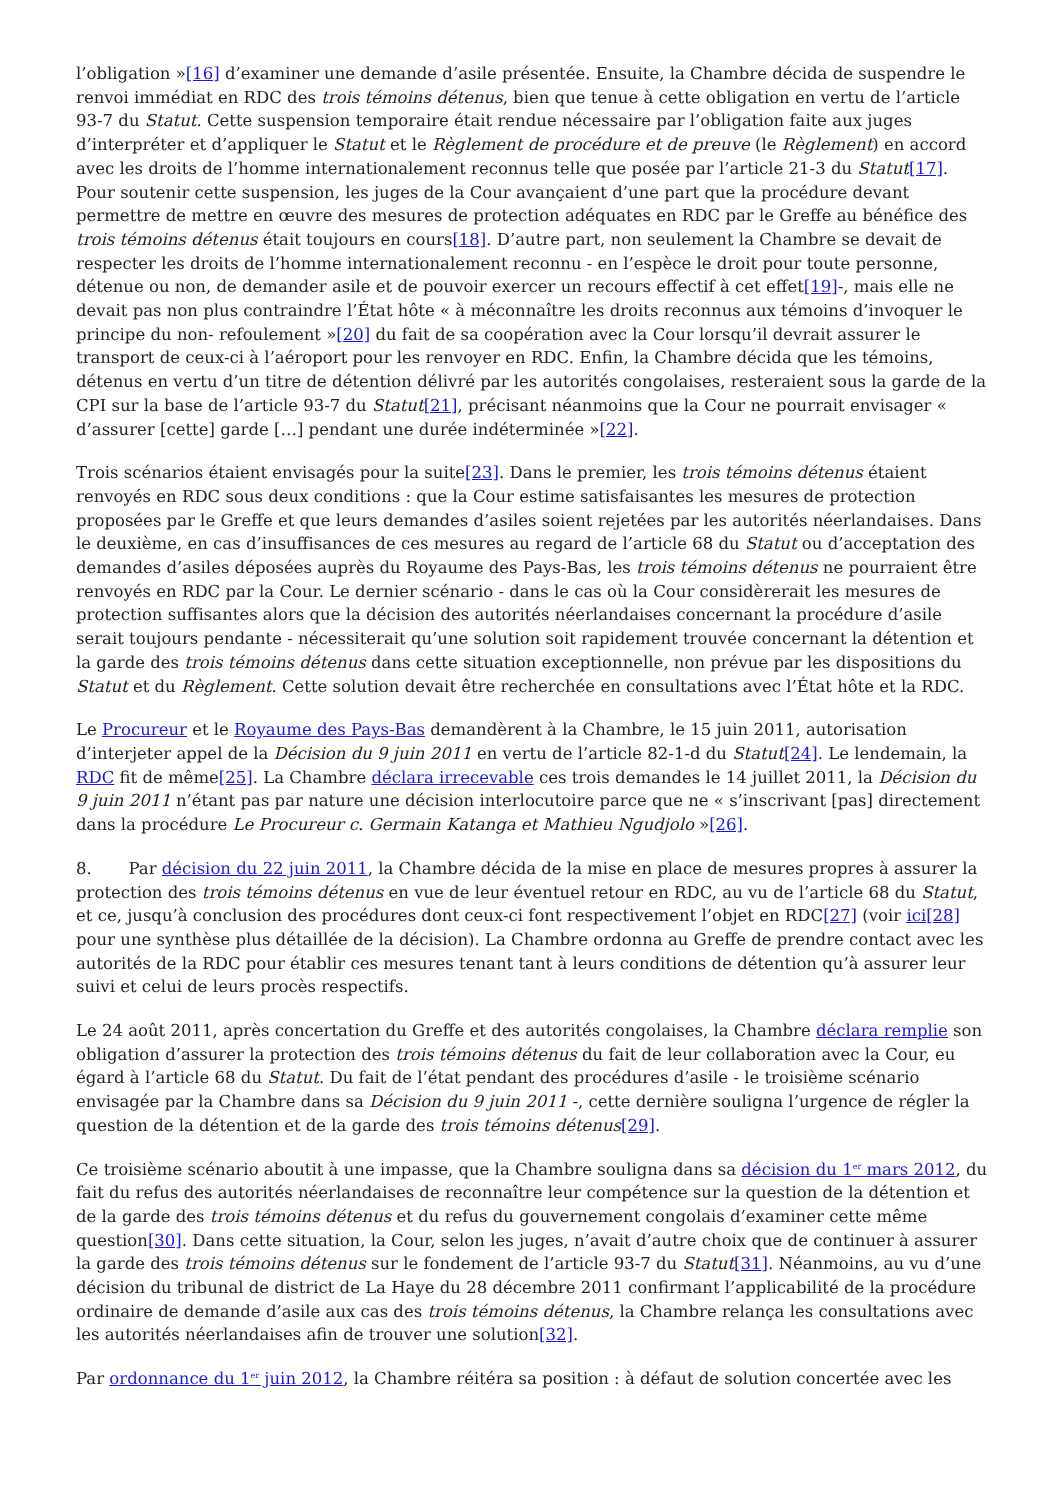l’obligation »[16] d’examiner une demande d’asile présentée. Ensuite, la Chambre décida de suspendre le renvoi immédiat en RDC des trois témoins détenus, bien que tenue à cette obligation en vertu de l’article 93-7 du Statut. Cette suspension temporaire était rendue nécessaire par l’obligation faite aux juges d’interpréter et d’appliquer le Statut et le Règlement de procédure et de preuve (le Règlement) en accord avec les droits de l’homme internationalement reconnus telle que posée par l’article 21-3 du Statut[17]. Pour soutenir cette suspension, les juges de la Cour avançaient d’une part que la procédure devant permettre de mettre en œuvre des mesures de protection adéquates en RDC par le Greffe au bénéfice des trois témoins détenus était toujours en cours[18]. D’autre part, non seulement la Chambre se devait de respecter les droits de l’homme internationalement reconnu - en l’espèce le droit pour toute personne, détenue ou non, de demander asile et de pouvoir exercer un recours effectif à cet effet[19]-, mais elle ne devait pas non plus contraindre l’État hôte « à méconnaître les droits reconnus aux témoins d’invoquer le principe du non- refoulement »[20] du fait de sa coopération avec la Cour lorsqu’il devrait assurer le transport de ceux-ci à l’aéroport pour les renvoyer en RDC. Enfin, la Chambre décida que les témoins, détenus en vertu d’un titre de détention délivré par les autorités congolaises, resteraient sous la garde de la CPI sur la base de l’article 93-7 du Statut[21], précisant néanmoins que la Cour ne pourrait envisager « d’assurer [cette] garde […] pendant une durée indéterminée »[22].
Trois scénarios étaient envisagés pour la suite[23]. Dans le premier, les trois témoins détenus étaient renvoyés en RDC sous deux conditions : que la Cour estime satisfaisantes les mesures de protection proposées par le Greffe et que leurs demandes d’asiles soient rejetées par les autorités néerlandaises. Dans le deuxième, en cas d’insuffisances de ces mesures au regard de l’article 68 du Statut ou d’acceptation des demandes d’asiles déposées auprès du Royaume des Pays-Bas, les trois témoins détenus ne pourraient être renvoyés en RDC par la Cour. Le dernier scénario - dans le cas où la Cour considèrerait les mesures de protection suffisantes alors que la décision des autorités néerlandaises concernant la procédure d’asile serait toujours pendante - nécessiterait qu’une solution soit rapidement trouvée concernant la détention et la garde des trois témoins détenus dans cette situation exceptionnelle, non prévue par les dispositions du Statut et du Règlement. Cette solution devait être recherchée en consultations avec l’État hôte et la RDC.
Le Procureur et le Royaume des Pays-Bas demandèrent à la Chambre, le 15 juin 2011, autorisation d’interjeter appel de la Décision du 9 juin 2011 en vertu de l’article 82-1-d du Statut[24]. Le lendemain, la RDC fit de même[25]. La Chambre déclara irrecevable ces trois demandes le 14 juillet 2011, la Décision du 9 juin 2011 n’étant pas par nature une décision interlocutoire parce que ne « s’inscrivant [pas] directement dans la procédure Le Procureur c. Germain Katanga et Mathieu Ngudjolo »[26].
8. Par décision du 22 juin 2011, la Chambre décida de la mise en place de mesures propres à assurer la protection des trois témoins détenus en vue de leur éventuel retour en RDC, au vu de l’article 68 du Statut, et ce, jusqu’à conclusion des procédures dont ceux-ci font respectivement l’objet en RDC[27] (voir ici[28] pour une synthèse plus détaillée de la décision). La Chambre ordonna au Greffe de prendre contact avec les autorités de la RDC pour établir ces mesures tenant tant à leurs conditions de détention qu’à assurer leur suivi et celui de leurs procès respectifs.
Le 24 août 2011, après concertation du Greffe et des autorités congolaises, la Chambre déclara remplie son obligation d’assurer la protection des trois témoins détenus du fait de leur collaboration avec la Cour, eu égard à l’article 68 du Statut. Du fait de l’état pendant des procédures d’asile - le troisième scénario envisagée par la Chambre dans sa Décision du 9 juin 2011 -, cette dernière souligna l’urgence de régler la question de la détention et de la garde des trois témoins détenus[29].
Ce troisième scénario aboutit à une impasse, que la Chambre souligna dans sa décision du 1<sup>er</sup> mars 2012, du fait du refus des autorités néerlandaises de reconnaître leur compétence sur la question de la détention et de la garde des trois témoins détenus et du refus du gouvernement congolais d’examiner cette même question[30]. Dans cette situation, la Cour, selon les juges, n’avait d’autre choix que de continuer à assurer la garde des trois témoins détenus sur le fondement de l’article 93-7 du Statut[31]. Néanmoins, au vu d’une décision du tribunal de district de La Haye du 28 décembre 2011 confirmant l’applicabilité de la procédure ordinaire de demande d’asile aux cas des trois témoins détenus, la Chambre relança les consultations avec les autorités néerlandaises afin de trouver une solution[32].
Par ordonnance du 1<sup>er</sup> juin 2012, la Chambre réitéra sa position : à défaut de solution concertée avec les